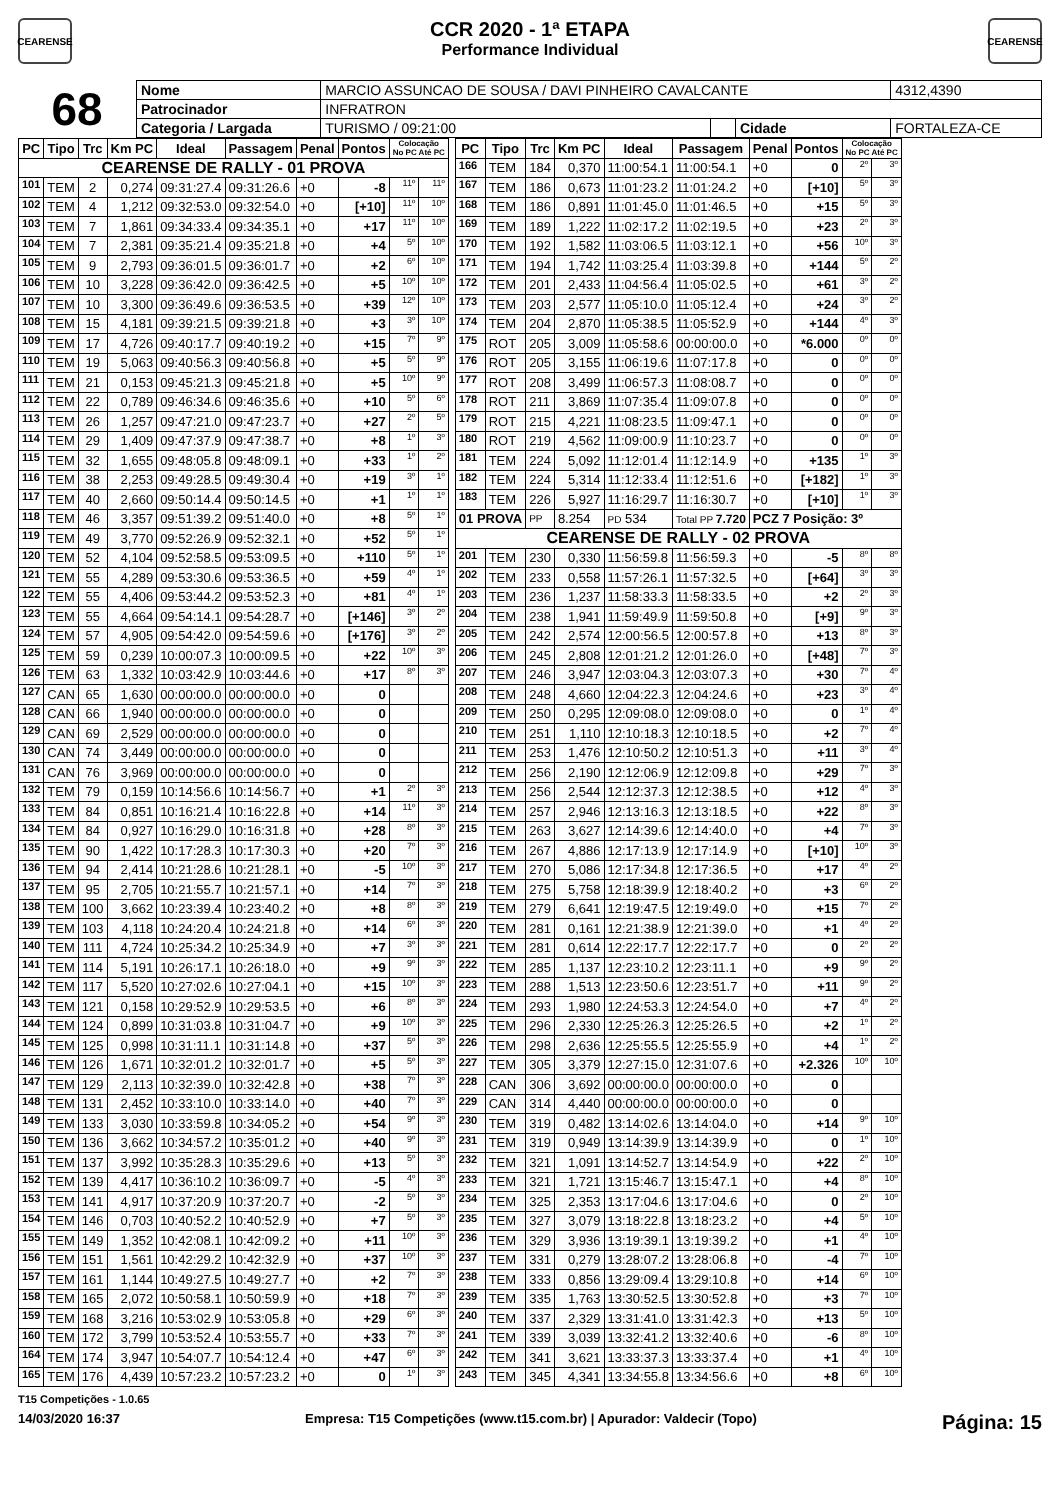CEARENSE
CCR 2020 - 1ª ETAPA
Performance Individual
CEARENSE
68
| Nome | MARCIO ASSUNCAO DE SOUSA / DAVI PINHEIRO CAVALCANTE | | | | | 4312,4390 |
| Patrocinador | INFRATRON | | | | | |
| Categoria / Largada | | TURISMO / 09:21:00 | | Cidade | FORTALEZA-CE | |
| PC | Tipo | Trc | Km PC | Ideal | Passagem | Penal | Pontos | Colocação No PC Até PC | |
| --- | --- | --- | --- | --- | --- | --- | --- | --- | --- |
| CEARENSE DE RALLY - 01 PROVA | | | | | | | | | |
| 101 | TEM | 2 | 0,274 | 09:31:27.4 | 09:31:26.6 | +0 | -8 | 11º | 11º |
| 102 | TEM | 4 | 1,212 | 09:32:53.0 | 09:32:54.0 | +0 | [+10] | 11º | 10º |
| 103 | TEM | 7 | 1,861 | 09:34:33.4 | 09:34:35.1 | +0 | +17 | 11º | 10º |
| 104 | TEM | 7 | 2,381 | 09:35:21.4 | 09:35:21.8 | +0 | +4 | 5º | 10º |
| 105 | TEM | 9 | 2,793 | 09:36:01.5 | 09:36:01.7 | +0 | +2 | 6º | 10º |
| 106 | TEM | 10 | 3,228 | 09:36:42.0 | 09:36:42.5 | +0 | +5 | 10º | 10º |
| 107 | TEM | 10 | 3,300 | 09:36:49.6 | 09:36:53.5 | +0 | +39 | 12º | 10º |
| 108 | TEM | 15 | 4,181 | 09:39:21.5 | 09:39:21.8 | +0 | +3 | 3º | 10º |
| 109 | TEM | 17 | 4,726 | 09:40:17.7 | 09:40:19.2 | +0 | +15 | 7º | 9º |
| 110 | TEM | 19 | 5,063 | 09:40:56.3 | 09:40:56.8 | +0 | +5 | 5º | 9º |
| 111 | TEM | 21 | 0,153 | 09:45:21.3 | 09:45:21.8 | +0 | +5 | 10º | 9º |
| 112 | TEM | 22 | 0,789 | 09:46:34.6 | 09:46:35.6 | +0 | +10 | 5º | 6º |
| 113 | TEM | 26 | 1,257 | 09:47:21.0 | 09:47:23.7 | +0 | +27 | 2º | 5º |
| 114 | TEM | 29 | 1,409 | 09:47:37.9 | 09:47:38.7 | +0 | +8 | 1º | 3º |
| 115 | TEM | 32 | 1,655 | 09:48:05.8 | 09:48:09.1 | +0 | +33 | 1º | 2º |
| 116 | TEM | 38 | 2,253 | 09:49:28.5 | 09:49:30.4 | +0 | +19 | 3º | 1º |
| 117 | TEM | 40 | 2,660 | 09:50:14.4 | 09:50:14.5 | +0 | +1 | 1º | 1º |
| 118 | TEM | 46 | 3,357 | 09:51:39.2 | 09:51:40.0 | +0 | +8 | 5º | 1º |
| 119 | TEM | 49 | 3,770 | 09:52:26.9 | 09:52:32.1 | +0 | +52 | 5º | 1º |
| 120 | TEM | 52 | 4,104 | 09:52:58.5 | 09:53:09.5 | +0 | +110 | 5º | 1º |
| 121 | TEM | 55 | 4,289 | 09:53:30.6 | 09:53:36.5 | +0 | +59 | 4º | 1º |
| 122 | TEM | 55 | 4,406 | 09:53:44.2 | 09:53:52.3 | +0 | +81 | 4º | 1º |
| 123 | TEM | 55 | 4,664 | 09:54:14.1 | 09:54:28.7 | +0 | [+146] | 3º | 2º |
| 124 | TEM | 57 | 4,905 | 09:54:42.0 | 09:54:59.6 | +0 | [+176] | 3º | 2º |
| 125 | TEM | 59 | 0,239 | 10:00:07.3 | 10:00:09.5 | +0 | +22 | 10º | 3º |
| 126 | TEM | 63 | 1,332 | 10:03:42.9 | 10:03:44.6 | +0 | +17 | 8º | 3º |
| 127 | CAN | 65 | 1,630 | 00:00:00.0 | 00:00:00.0 | +0 | 0 | | |
| 128 | CAN | 66 | 1,940 | 00:00:00.0 | 00:00:00.0 | +0 | 0 | | |
| 129 | CAN | 69 | 2,529 | 00:00:00.0 | 00:00:00.0 | +0 | 0 | | |
| 130 | CAN | 74 | 3,449 | 00:00:00.0 | 00:00:00.0 | +0 | 0 | | |
| 131 | CAN | 76 | 3,969 | 00:00:00.0 | 00:00:00.0 | +0 | 0 | | |
| 132 | TEM | 79 | 0,159 | 10:14:56.6 | 10:14:56.7 | +0 | +1 | 2º | 3º |
| 133 | TEM | 84 | 0,851 | 10:16:21.4 | 10:16:22.8 | +0 | +14 | 11º | 3º |
| 134 | TEM | 84 | 0,927 | 10:16:29.0 | 10:16:31.8 | +0 | +28 | 8º | 3º |
| 135 | TEM | 90 | 1,422 | 10:17:28.3 | 10:17:30.3 | +0 | +20 | 7º | 3º |
| 136 | TEM | 94 | 2,414 | 10:21:28.6 | 10:21:28.1 | +0 | -5 | 10º | 3º |
| 137 | TEM | 95 | 2,705 | 10:21:55.7 | 10:21:57.1 | +0 | +14 | 7º | 3º |
| 138 | TEM | 100 | 3,662 | 10:23:39.4 | 10:23:40.2 | +0 | +8 | 8º | 3º |
| 139 | TEM | 103 | 4,118 | 10:24:20.4 | 10:24:21.8 | +0 | +14 | 6º | 3º |
| 140 | TEM | 111 | 4,724 | 10:25:34.2 | 10:25:34.9 | +0 | +7 | 3º | 3º |
| 141 | TEM | 114 | 5,191 | 10:26:17.1 | 10:26:18.0 | +0 | +9 | 9º | 3º |
| 142 | TEM | 117 | 5,520 | 10:27:02.6 | 10:27:04.1 | +0 | +15 | 10º | 3º |
| 143 | TEM | 121 | 0,158 | 10:29:52.9 | 10:29:53.5 | +0 | +6 | 8º | 3º |
| 144 | TEM | 124 | 0,899 | 10:31:03.8 | 10:31:04.7 | +0 | +9 | 10º | 3º |
| 145 | TEM | 125 | 0,998 | 10:31:11.1 | 10:31:14.8 | +0 | +37 | 5º | 3º |
| 146 | TEM | 126 | 1,671 | 10:32:01.2 | 10:32:01.7 | +0 | +5 | 5º | 3º |
| 147 | TEM | 129 | 2,113 | 10:32:39.0 | 10:32:42.8 | +0 | +38 | 7º | 3º |
| 148 | TEM | 131 | 2,452 | 10:33:10.0 | 10:33:14.0 | +0 | +40 | 7º | 3º |
| 149 | TEM | 133 | 3,030 | 10:33:59.8 | 10:34:05.2 | +0 | +54 | 9º | 3º |
| 150 | TEM | 136 | 3,662 | 10:34:57.2 | 10:35:01.2 | +0 | +40 | 9º | 3º |
| 151 | TEM | 137 | 3,992 | 10:35:28.3 | 10:35:29.6 | +0 | +13 | 5º | 3º |
| 152 | TEM | 139 | 4,417 | 10:36:10.2 | 10:36:09.7 | +0 | -5 | 4º | 3º |
| 153 | TEM | 141 | 4,917 | 10:37:20.9 | 10:37:20.7 | +0 | -2 | 5º | 3º |
| 154 | TEM | 146 | 0,703 | 10:40:52.2 | 10:40:52.9 | +0 | +7 | 5º | 3º |
| 155 | TEM | 149 | 1,352 | 10:42:08.1 | 10:42:09.2 | +0 | +11 | 10º | 3º |
| 156 | TEM | 151 | 1,561 | 10:42:29.2 | 10:42:32.9 | +0 | +37 | 10º | 3º |
| 157 | TEM | 161 | 1,144 | 10:49:27.5 | 10:49:27.7 | +0 | +2 | 7º | 3º |
| 158 | TEM | 165 | 2,072 | 10:50:58.1 | 10:50:59.9 | +0 | +18 | 7º | 3º |
| 159 | TEM | 168 | 3,216 | 10:53:02.9 | 10:53:05.8 | +0 | +29 | 6º | 3º |
| 160 | TEM | 172 | 3,799 | 10:53:52.4 | 10:53:55.7 | +0 | +33 | 7º | 3º |
| 164 | TEM | 174 | 3,947 | 10:54:07.7 | 10:54:12.4 | +0 | +47 | 6º | 3º |
| 165 | TEM | 176 | 4,439 | 10:57:23.2 | 10:57:23.2 | +0 | 0 | 1º | 3º |
| PC | Tipo | Trc | Km PC | Ideal | Passagem | Penal | Pontos | Colocação No PC Até PC | |
| --- | --- | --- | --- | --- | --- | --- | --- | --- | --- |
| 166 | TEM | 184 | 0,370 | 11:00:54.1 | 11:00:54.1 | +0 | 0 | 2º | 3º |
| 167 | TEM | 186 | 0,673 | 11:01:23.2 | 11:01:24.2 | +0 | [+10] | 5º | 3º |
| 168 | TEM | 186 | 0,891 | 11:01:45.0 | 11:01:46.5 | +0 | +15 | 5º | 3º |
| 169 | TEM | 189 | 1,222 | 11:02:17.2 | 11:02:19.5 | +0 | +23 | 2º | 3º |
| 170 | TEM | 192 | 1,582 | 11:03:06.5 | 11:03:12.1 | +0 | +56 | 10º | 3º |
| 171 | TEM | 194 | 1,742 | 11:03:25.4 | 11:03:39.8 | +0 | +144 | 5º | 2º |
| 172 | TEM | 201 | 2,433 | 11:04:56.4 | 11:05:02.5 | +0 | +61 | 3º | 2º |
| 173 | TEM | 203 | 2,577 | 11:05:10.0 | 11:05:12.4 | +0 | +24 | 3º | 2º |
| 174 | TEM | 204 | 2,870 | 11:05:38.5 | 11:05:52.9 | +0 | +144 | 4º | 3º |
| 175 | ROT | 205 | 3,009 | 11:05:58.6 | 00:00:00.0 | +0 | *6.000 | 0º | 0º |
| 176 | ROT | 205 | 3,155 | 11:06:19.6 | 11:07:17.8 | +0 | 0 | 0º | 0º |
| 177 | ROT | 208 | 3,499 | 11:06:57.3 | 11:08:08.7 | +0 | 0 | 0º | 0º |
| 178 | ROT | 211 | 3,869 | 11:07:35.4 | 11:09:07.8 | +0 | 0 | 0º | 0º |
| 179 | ROT | 215 | 4,221 | 11:08:23.5 | 11:09:47.1 | +0 | 0 | 0º | 0º |
| 180 | ROT | 219 | 4,562 | 11:09:00.9 | 11:10:23.7 | +0 | 0 | 0º | 0º |
| 181 | TEM | 224 | 5,092 | 11:12:01.4 | 11:12:14.9 | +0 | +135 | 1º | 3º |
| 182 | TEM | 224 | 5,314 | 11:12:33.4 | 11:12:51.6 | +0 | [+182] | 1º | 3º |
| 183 | TEM | 226 | 5,927 | 11:16:29.7 | 11:16:30.7 | +0 | [+10] | 1º | 3º |
| 01 PROVA | | PP | 8.254 | PD 534 | Total PP 7.720 | PCZ 7 Posição: 3º | | | |
| CEARENSE DE RALLY - 02 PROVA | | | | | | | | | |
| 201 | TEM | 230 | 0,330 | 11:56:59.8 | 11:56:59.3 | +0 | -5 | 8º | 8º |
| 202 | TEM | 233 | 0,558 | 11:57:26.1 | 11:57:32.5 | +0 | [+64] | 3º | 3º |
| 203 | TEM | 236 | 1,237 | 11:58:33.3 | 11:58:33.5 | +0 | +2 | 2º | 3º |
| 204 | TEM | 238 | 1,941 | 11:59:49.9 | 11:59:50.8 | +0 | [+9] | 9º | 3º |
| 205 | TEM | 242 | 2,574 | 12:00:56.5 | 12:00:57.8 | +0 | +13 | 8º | 3º |
| 206 | TEM | 245 | 2,808 | 12:01:21.2 | 12:01:26.0 | +0 | [+48] | 7º | 3º |
| 207 | TEM | 246 | 3,947 | 12:03:04.3 | 12:03:07.3 | +0 | +30 | 7º | 4º |
| 208 | TEM | 248 | 4,660 | 12:04:22.3 | 12:04:24.6 | +0 | +23 | 3º | 4º |
| 209 | TEM | 250 | 0,295 | 12:09:08.0 | 12:09:08.0 | +0 | 0 | 1º | 4º |
| 210 | TEM | 251 | 1,110 | 12:10:18.3 | 12:10:18.5 | +0 | +2 | 7º | 4º |
| 211 | TEM | 253 | 1,476 | 12:10:50.2 | 12:10:51.3 | +0 | +11 | 3º | 4º |
| 212 | TEM | 256 | 2,190 | 12:12:06.9 | 12:12:09.8 | +0 | +29 | 7º | 3º |
| 213 | TEM | 256 | 2,544 | 12:12:37.3 | 12:12:38.5 | +0 | +12 | 4º | 3º |
| 214 | TEM | 257 | 2,946 | 12:13:16.3 | 12:13:18.5 | +0 | +22 | 8º | 3º |
| 215 | TEM | 263 | 3,627 | 12:14:39.6 | 12:14:40.0 | +0 | +4 | 7º | 3º |
| 216 | TEM | 267 | 4,886 | 12:17:13.9 | 12:17:14.9 | +0 | [+10] | 10º | 3º |
| 217 | TEM | 270 | 5,086 | 12:17:34.8 | 12:17:36.5 | +0 | +17 | 4º | 2º |
| 218 | TEM | 275 | 5,758 | 12:18:39.9 | 12:18:40.2 | +0 | +3 | 6º | 2º |
| 219 | TEM | 279 | 6,641 | 12:19:47.5 | 12:19:49.0 | +0 | +15 | 7º | 2º |
| 220 | TEM | 281 | 0,161 | 12:21:38.9 | 12:21:39.0 | +0 | +1 | 4º | 2º |
| 221 | TEM | 281 | 0,614 | 12:22:17.7 | 12:22:17.7 | +0 | 0 | 2º | 2º |
| 222 | TEM | 285 | 1,137 | 12:23:10.2 | 12:23:11.1 | +0 | +9 | 9º | 2º |
| 223 | TEM | 288 | 1,513 | 12:23:50.6 | 12:23:51.7 | +0 | +11 | 9º | 2º |
| 224 | TEM | 293 | 1,980 | 12:24:53.3 | 12:24:54.0 | +0 | +7 | 4º | 2º |
| 225 | TEM | 296 | 2,330 | 12:25:26.3 | 12:25:26.5 | +0 | +2 | 1º | 2º |
| 226 | TEM | 298 | 2,636 | 12:25:55.5 | 12:25:55.9 | +0 | +4 | 1º | 2º |
| 227 | TEM | 305 | 3,379 | 12:27:15.0 | 12:31:07.6 | +0 | +2.326 | 10º | 10º |
| 228 | CAN | 306 | 3,692 | 00:00:00.0 | 00:00:00.0 | +0 | 0 | | |
| 229 | CAN | 314 | 4,440 | 00:00:00.0 | 00:00:00.0 | +0 | 0 | | |
| 230 | TEM | 319 | 0,482 | 13:14:02.6 | 13:14:04.0 | +0 | +14 | 9º | 10º |
| 231 | TEM | 319 | 0,949 | 13:14:39.9 | 13:14:39.9 | +0 | 0 | 1º | 10º |
| 232 | TEM | 321 | 1,091 | 13:14:52.7 | 13:14:54.9 | +0 | +22 | 2º | 10º |
| 233 | TEM | 321 | 1,721 | 13:15:46.7 | 13:15:47.1 | +0 | +4 | 8º | 10º |
| 234 | TEM | 325 | 2,353 | 13:17:04.6 | 13:17:04.6 | +0 | 0 | 2º | 10º |
| 235 | TEM | 327 | 3,079 | 13:18:22.8 | 13:18:23.2 | +0 | +4 | 5º | 10º |
| 236 | TEM | 329 | 3,936 | 13:19:39.1 | 13:19:39.2 | +0 | +1 | 4º | 10º |
| 237 | TEM | 331 | 0,279 | 13:28:07.2 | 13:28:06.8 | +0 | -4 | 7º | 10º |
| 238 | TEM | 333 | 0,856 | 13:29:09.4 | 13:29:10.8 | +0 | +14 | 6º | 10º |
| 239 | TEM | 335 | 1,763 | 13:30:52.5 | 13:30:52.8 | +0 | +3 | 7º | 10º |
| 240 | TEM | 337 | 2,329 | 13:31:41.0 | 13:31:42.3 | +0 | +13 | 5º | 10º |
| 241 | TEM | 339 | 3,039 | 13:32:41.2 | 13:32:40.6 | +0 | -6 | 8º | 10º |
| 242 | TEM | 341 | 3,621 | 13:33:37.3 | 13:33:37.4 | +0 | +1 | 4º | 10º |
| 243 | TEM | 345 | 4,341 | 13:34:55.8 | 13:34:56.6 | +0 | +8 | 6º | 10º |
T15 Competições - 1.0.65
14/03/2020 16:37 Empresa: T15 Competições (www.t15.com.br) | Apurador: Valdecir (Topo) Página: 15